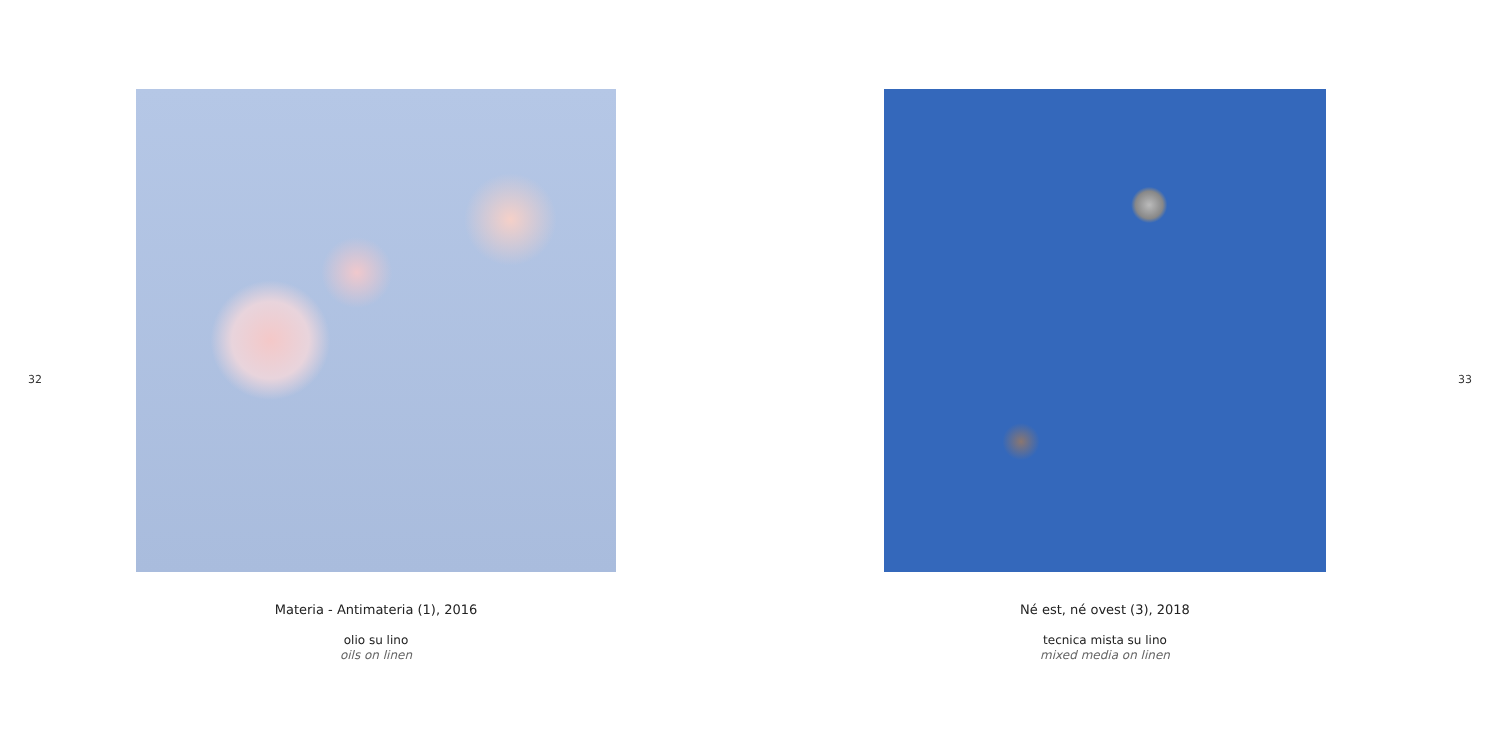32
Materia - Antimateria (1), 2016
olio su lino
oils on linen
Né est, né ovest (3), 2018
tecnica mista su lino
mixed media on linen
33